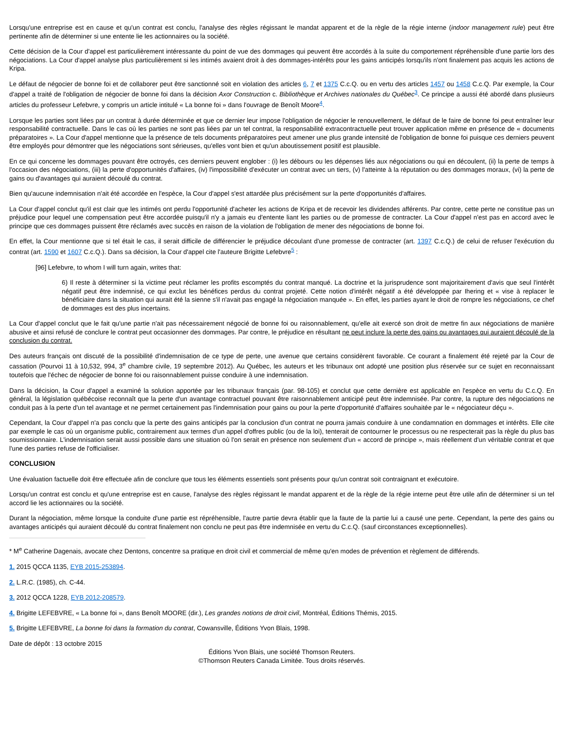Lorsqu'une entreprise est en cause et qu'un contrat est conclu, l'analyse des règles régissant le mandat apparent et de la règle de la régie interne (indoor management rule) peut être pertinente afin de déterminer si une entente lie les actionnaires ou la société.
Cette décision de la Cour d'appel est particulièrement intéressante du point de vue des dommages qui peuvent être accordés à la suite du comportement répréhensible d'une partie lors des négociations. La Cour d'appel analyse plus particulièrement si les intimés avaient droit à des dommages-intérêts pour les gains anticipés lorsqu'ils n'ont finalement pas acquis les actions de Kripa.
Le défaut de négocier de bonne foi et de collaborer peut être sanctionné soit en violation des articles 6, 7 et 1375 C.c.Q. ou en vertu des articles 1457 ou 1458 C.c.Q. Par exemple, la Cour d'appel a traité de l'obligation de négocier de bonne foi dans la décision Axor Construction c. Bibliothèque et Archives nationales du Québec<sup>3</sup>. Ce principe a aussi été abordé dans plusieurs articles du professeur Lefebvre, y compris un article intitulé « La bonne foi » dans l'ouvrage de Benoît Moore<sup>4</sup>.
Lorsque les parties sont liées par un contrat à durée déterminée et que ce dernier leur impose l'obligation de négocier le renouvellement, le défaut de le faire de bonne foi peut entraîner leur responsabilité contractuelle. Dans le cas où les parties ne sont pas liées par un tel contrat, la responsabilité extracontractuelle peut trouver application même en présence de « documents préparatoires ». La Cour d'appel mentionne que la présence de tels documents préparatoires peut amener une plus grande intensité de l'obligation de bonne foi puisque ces derniers peuvent être employés pour démontrer que les négociations sont sérieuses, qu'elles vont bien et qu'un aboutissement positif est plausible.
En ce qui concerne les dommages pouvant être octroyés, ces derniers peuvent englober : (i) les débours ou les dépenses liés aux négociations ou qui en découlent, (ii) la perte de temps à l'occasion des négociations, (iii) la perte d'opportunités d'affaires, (iv) l'impossibilité d'exécuter un contrat avec un tiers, (v) l'atteinte à la réputation ou des dommages moraux, (vi) la perte de gains ou d'avantages qui auraient découlé du contrat.
Bien qu'aucune indemnisation n'ait été accordée en l'espèce, la Cour d'appel s'est attardée plus précisément sur la perte d'opportunités d'affaires.
La Cour d'appel conclut qu'il est clair que les intimés ont perdu l'opportunité d'acheter les actions de Kripa et de recevoir les dividendes afférents. Par contre, cette perte ne constitue pas un préjudice pour lequel une compensation peut être accordée puisqu'il n'y a jamais eu d'entente liant les parties ou de promesse de contracter. La Cour d'appel n'est pas en accord avec le principe que ces dommages puissent être réclamés avec succès en raison de la violation de l'obligation de mener des négociations de bonne foi.
En effet, la Cour mentionne que si tel était le cas, il serait difficile de différencier le préjudice découlant d'une promesse de contracter (art. 1397 C.c.Q.) de celui de refuser l'exécution du contrat (art. 1590 et 1607 C.c.Q.). Dans sa décision, la Cour d'appel cite l'auteure Brigitte Lefebvre<sup>5</sup> :
[96] Lefebvre, to whom I will turn again, writes that:
6) Il reste à déterminer si la victime peut réclamer les profits escomptés du contrat manqué. La doctrine et la jurisprudence sont majoritairement d'avis que seul l'intérêt négatif peut être indemnisé, ce qui exclut les bénéfices perdus du contrat projeté. Cette notion d'intérêt négatif a été développée par Ihering et « vise à replacer le bénéficiaire dans la situation qui aurait été la sienne s'il n'avait pas engagé la négociation manquée ». En effet, les parties ayant le droit de rompre les négociations, ce chef de dommages est des plus incertains.
La Cour d'appel conclut que le fait qu'une partie n'ait pas nécessairement négocié de bonne foi ou raisonnablement, qu'elle ait exercé son droit de mettre fin aux négociations de manière abusive et ainsi refusé de conclure le contrat peut occasionner des dommages. Par contre, le préjudice en résultant ne peut inclure la perte des gains ou avantages qui auraient découlé de la conclusion du contrat.
Des auteurs français ont discuté de la possibilité d'indemnisation de ce type de perte, une avenue que certains considèrent favorable. Ce courant a finalement été rejeté par la Cour de cassation (Pourvoi 11 à 10,532, 994, 3<sup>e</sup> chambre civile, 19 septembre 2012). Au Québec, les auteurs et les tribunaux ont adopté une position plus réservée sur ce sujet en reconnaissant toutefois que l'échec de négocier de bonne foi ou raisonnablement puisse conduire à une indemnisation.
Dans la décision, la Cour d'appel a examiné la solution apportée par les tribunaux français (par. 98-105) et conclut que cette dernière est applicable en l'espèce en vertu du C.c.Q. En général, la législation québécoise reconnaît que la perte d'un avantage contractuel pouvant être raisonnablement anticipé peut être indemnisée. Par contre, la rupture des négociations ne conduit pas à la perte d'un tel avantage et ne permet certainement pas l'indemnisation pour gains ou pour la perte d'opportunité d'affaires souhaitée par le « négociateur déçu ».
Cependant, la Cour d'appel n'a pas conclu que la perte des gains anticipés par la conclusion d'un contrat ne pourra jamais conduire à une condamnation en dommages et intérêts. Elle cite par exemple le cas où un organisme public, contrairement aux termes d'un appel d'offres public (ou de la loi), tenterait de contourner le processus ou ne respecterait pas la règle du plus bas soumissionnaire. L'indemnisation serait aussi possible dans une situation où l'on serait en présence non seulement d'un « accord de principe », mais réellement d'un véritable contrat et que l'une des parties refuse de l'officialiser.
CONCLUSION
Une évaluation factuelle doit être effectuée afin de conclure que tous les éléments essentiels sont présents pour qu'un contrat soit contraignant et exécutoire.
Lorsqu'un contrat est conclu et qu'une entreprise est en cause, l'analyse des règles régissant le mandat apparent et de la règle de la régie interne peut être utile afin de déterminer si un tel accord lie les actionnaires ou la société.
Durant la négociation, même lorsque la conduite d'une partie est répréhensible, l'autre partie devra établir que la faute de la partie lui a causé une perte. Cependant, la perte des gains ou avantages anticipés qui auraient découlé du contrat finalement non conclu ne peut pas être indemnisée en vertu du C.c.Q. (sauf circonstances exceptionnelles).
* M<sup>e</sup> Catherine Dagenais, avocate chez Dentons, concentre sa pratique en droit civil et commercial de même qu'en modes de prévention et règlement de différends.
1. 2015 QCCA 1135, EYB 2015-253894.
2. L.R.C. (1985), ch. C-44.
3. 2012 QCCA 1228, EYB 2012-208579.
4. Brigitte LEFEBVRE, « La bonne foi », dans Benoît MOORE (dir.), Les grandes notions de droit civil, Montréal, Éditions Thémis, 2015.
5. Brigitte LEFEBVRE, La bonne foi dans la formation du contrat, Cowansville, Éditions Yvon Blais, 1998.
Date de dépôt : 13 octobre 2015
Éditions Yvon Blais, une société Thomson Reuters.
©Thomson Reuters Canada Limitée. Tous droits réservés.